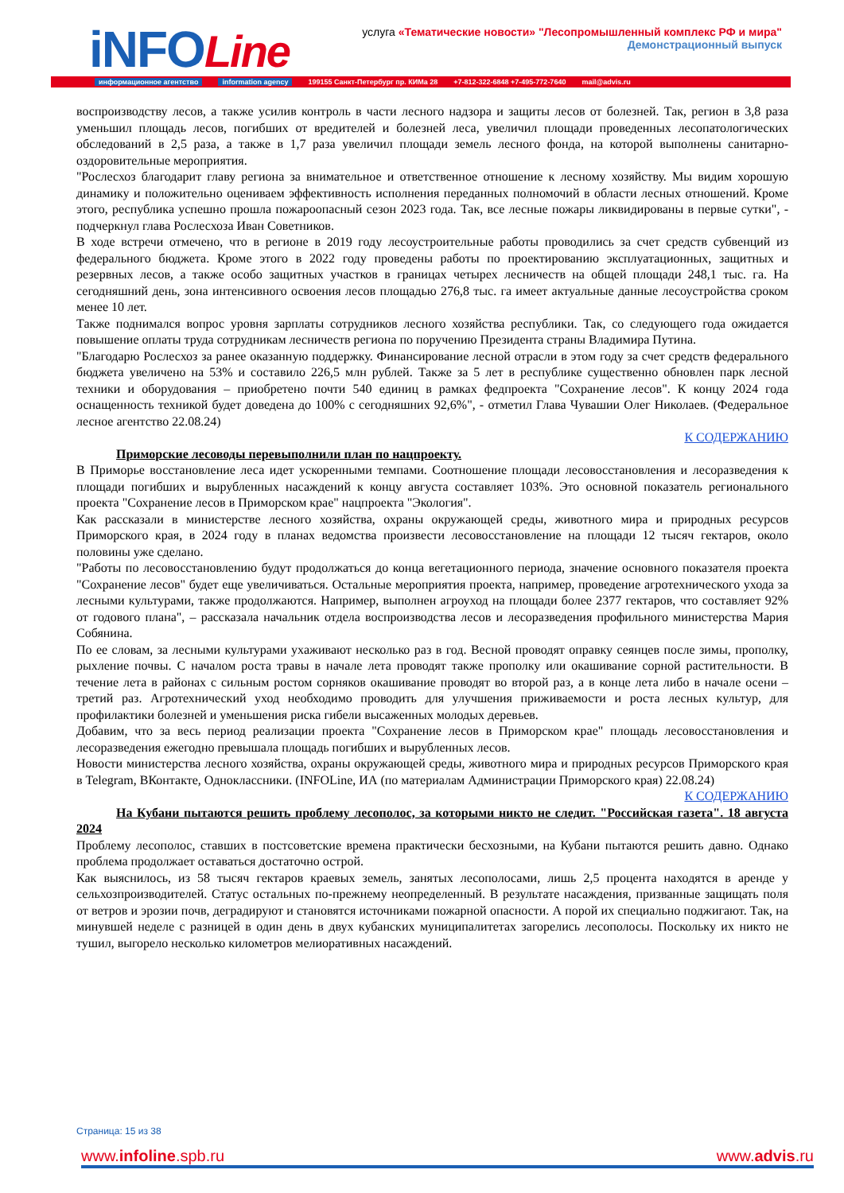iNFOLine
услуга «Тематические новости» "Лесопромышленный комплекс РФ и мира"
Демонстрационный выпуск
информационное агентство information agency 199155 Санкт-Петербург пр. КИМа 28 +7-812-322-6848 +7-495-772-7640 mail@advis.ru
воспроизводству лесов, а также усилив контроль в части лесного надзора и защиты лесов от болезней. Так, регион в 3,8 раза уменьшил площадь лесов, погибших от вредителей и болезней леса, увеличил площади проведенных лесопатологических обследований в 2,5 раза, а также в 1,7 раза увеличил площади земель лесного фонда, на которой выполнены санитарно-оздоровительные мероприятия.
"Рослесхоз благодарит главу региона за внимательное и ответственное отношение к лесному хозяйству. Мы видим хорошую динамику и положительно оцениваем эффективность исполнения переданных полномочий в области лесных отношений. Кроме этого, республика успешно прошла пожароопасный сезон 2023 года. Так, все лесные пожары ликвидированы в первые сутки", - подчеркнул глава Рослесхоза Иван Советников.
В ходе встречи отмечено, что в регионе в 2019 году лесоустроительные работы проводились за счет средств субвенций из федерального бюджета. Кроме этого в 2022 году проведены работы по проектированию эксплуатационных, защитных и резервных лесов, а также особо защитных участков в границах четырех лесничеств на общей площади 248,1 тыс. га. На сегодняшний день, зона интенсивного освоения лесов площадью 276,8 тыс. га имеет актуальные данные лесоустройства сроком менее 10 лет.
Также поднимался вопрос уровня зарплаты сотрудников лесного хозяйства республики. Так, со следующего года ожидается повышение оплаты труда сотрудникам лесничеств региона по поручению Президента страны Владимира Путина.
"Благодарю Рослесхоз за ранее оказанную поддержку. Финансирование лесной отрасли в этом году за счет средств федерального бюджета увеличено на 53% и составило 226,5 млн рублей. Также за 5 лет в республике существенно обновлен парк лесной техники и оборудования – приобретено почти 540 единиц в рамках федпроекта "Сохранение лесов". К концу 2024 года оснащенность техникой будет доведена до 100% с сегодняшних 92,6%", - отметил Глава Чувашии Олег Николаев. (Федеральное лесное агентство 22.08.24)
К СОДЕРЖАНИЮ
Приморские лесоводы перевыполнили план по нацпроекту.
В Приморье восстановление леса идет ускоренными темпами. Соотношение площади лесовосстановления и лесоразведения к площади погибших и вырубленных насаждений к концу августа составляет 103%. Это основной показатель регионального проекта "Сохранение лесов в Приморском крае" нацпроекта "Экология".
Как рассказали в министерстве лесного хозяйства, охраны окружающей среды, животного мира и природных ресурсов Приморского края, в 2024 году в планах ведомства произвести лесовосстановление на площади 12 тысяч гектаров, около половины уже сделано.
"Работы по лесовосстановлению будут продолжаться до конца вегетационного периода, значение основного показателя проекта "Сохранение лесов" будет еще увеличиваться. Остальные мероприятия проекта, например, проведение агротехнического ухода за лесными культурами, также продолжаются. Например, выполнен агроуход на площади более 2377 гектаров, что составляет 92% от годового плана", – рассказала начальник отдела воспроизводства лесов и лесоразведения профильного министерства Мария Собянина.
По ее словам, за лесными культурами ухаживают несколько раз в год. Весной проводят оправку сеянцев после зимы, прополку, рыхление почвы. С началом роста травы в начале лета проводят также прополку или окашивание сорной растительности. В течение лета в районах с сильным ростом сорняков окашивание проводят во второй раз, а в конце лета либо в начале осени – третий раз. Агротехнический уход необходимо проводить для улучшения приживаемости и роста лесных культур, для профилактики болезней и уменьшения риска гибели высаженных молодых деревьев.
Добавим, что за весь период реализации проекта "Сохранение лесов в Приморском крае" площадь лесовосстановления и лесоразведения ежегодно превышала площадь погибших и вырубленных лесов.
Новости министерства лесного хозяйства, охраны окружающей среды, животного мира и природных ресурсов Приморского края в Telegram, ВКонтакте, Одноклассники. (INFOLine, ИА (по материалам Администрации Приморского края) 22.08.24)
К СОДЕРЖАНИЮ
На Кубани пытаются решить проблему лесополос, за которыми никто не следит. "Российская газета". 18 августа 2024
Проблему лесополос, ставших в постсоветские времена практически бесхозными, на Кубани пытаются решить давно. Однако проблема продолжает оставаться достаточно острой.
Как выяснилось, из 58 тысяч гектаров краевых земель, занятых лесополосами, лишь 2,5 процента находятся в аренде у сельхозпроизводителей. Статус остальных по-прежнему неопределенный. В результате насаждения, призванные защищать поля от ветров и эрозии почв, деградируют и становятся источниками пожарной опасности. А порой их специально поджигают. Так, на минувшей неделе с разницей в один день в двух кубанских муниципалитетах загорелись лесополосы. Поскольку их никто не тушил, выгорело несколько километров мелиоративных насаждений.
Страница: 15 из 38
www.infoline.spb.ru www.advis.ru